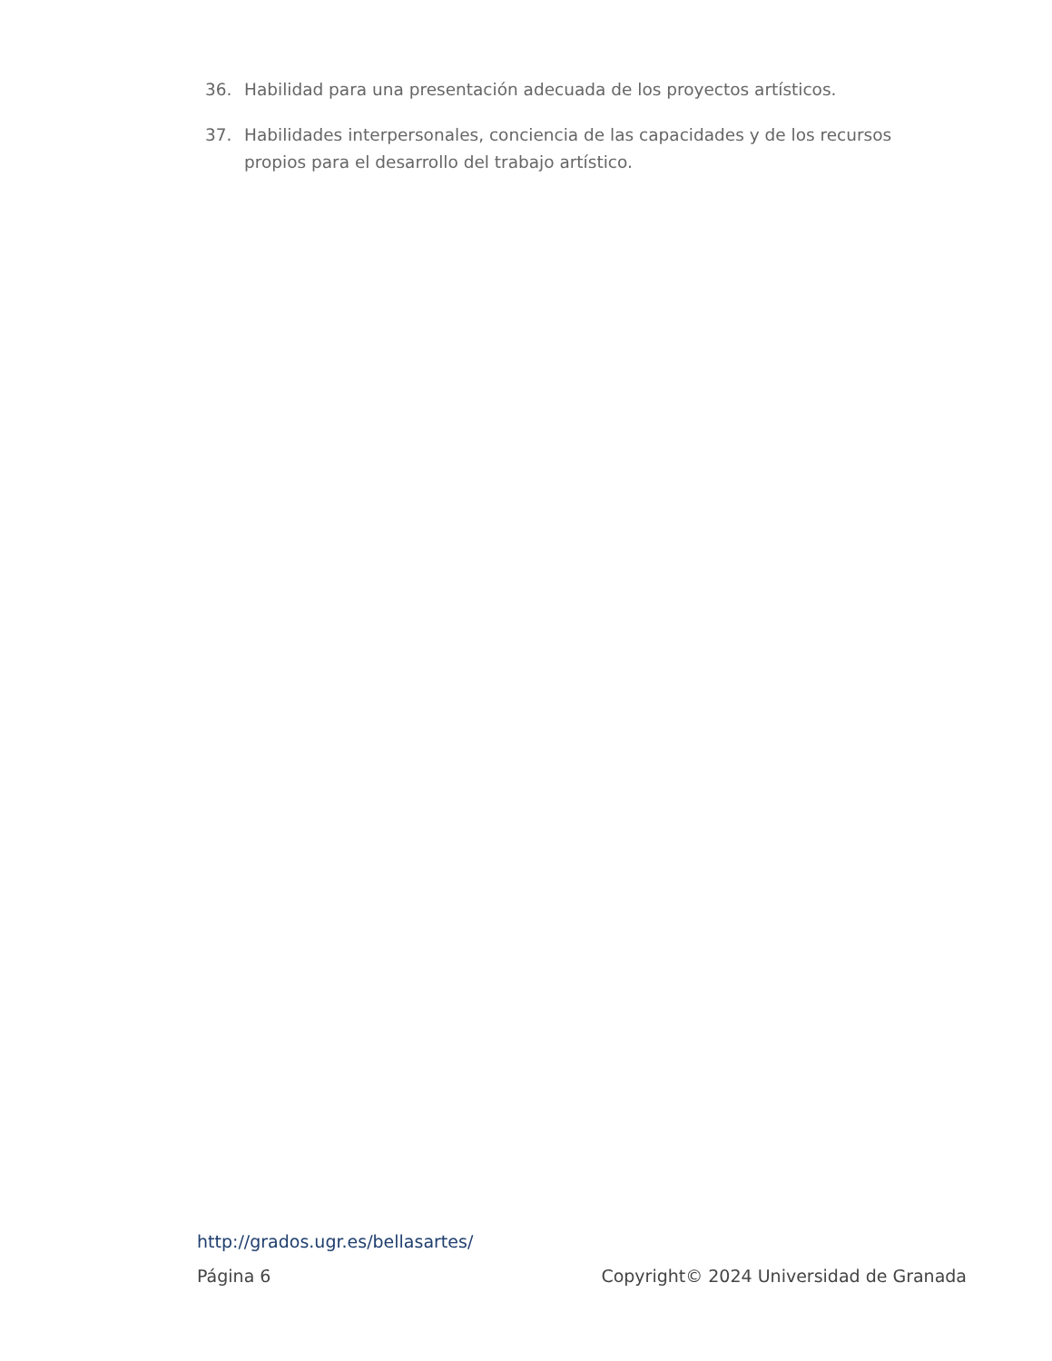36. Habilidad para una presentación adecuada de los proyectos artísticos.
37. Habilidades interpersonales, conciencia de las capacidades y de los recursos propios para el desarrollo del trabajo artístico.
http://grados.ugr.es/bellasartes/
Página 6 Copyright© 2024 Universidad de Granada